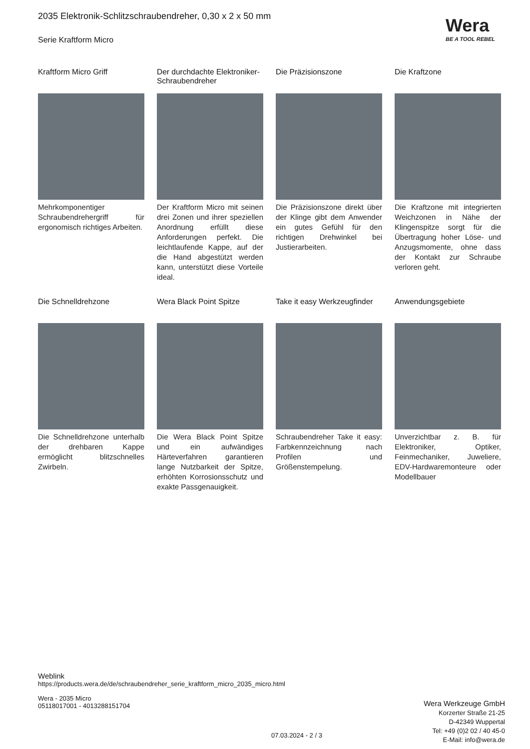2035 Elektronik-Schlitzschraubendreher, 0,30 x 2 x 50 mm
Serie Kraftform Micro
Wera
BE A TOOL REBEL
Kraftform Micro Griff
Mehrkomponentiger Schraubendrehergriff für ergonomisch richtiges Arbeiten.
Der durchdachte Elektroniker-Schraubendreher
Der Kraftform Micro mit seinen drei Zonen und ihrer speziellen Anordnung erfüllt diese Anforderungen perfekt. Die leichtlaufende Kappe, auf der die Hand abgestützt werden kann, unterstützt diese Vorteile ideal.
Die Präzisionszone
Die Präzisionszone direkt über der Klinge gibt dem Anwender ein gutes Gefühl für den richtigen Drehwinkel bei Justierarbeiten.
Die Kraftzone
Die Kraftzone mit integrierten Weichzonen in Nähe der Klingenspitze sorgt für die Übertragung hoher Löse- und Anzugsmomente, ohne dass der Kontakt zur Schraube verloren geht.
Die Schnelldrehzone
Die Schnelldrehzone unterhalb der drehbaren Kappe ermöglicht blitzschnelles Zwirbeln.
Wera Black Point Spitze
Die Wera Black Point Spitze und ein aufwändiges Härteverfahren garantieren lange Nutzbarkeit der Spitze, erhöhten Korrosionsschutz und exakte Passgenauigkeit.
Take it easy Werkzeugfinder
Schraubendreher Take it easy: Farbkennzeichnung nach Profilen und Größenstempelung.
Anwendungsgebiete
Unverzichtbar z. B. für Elektroniker, Optiker, Feinmechaniker, Juweliere, EDV-Hardwaremonteure oder Modellbauer
Weblink
https://products.wera.de/de/schraubendreher_serie_kraftform_micro_2035_micro.html
Wera - 2035 Micro
05118017001 - 4013288151704
Wera Werkzeuge GmbH
Korzerter Straße 21-25
D-42349 Wuppertal
Tel: +49 (0)2 02 / 40 45-0
E-Mail: info@wera.de
07.03.2024 - 2 / 3